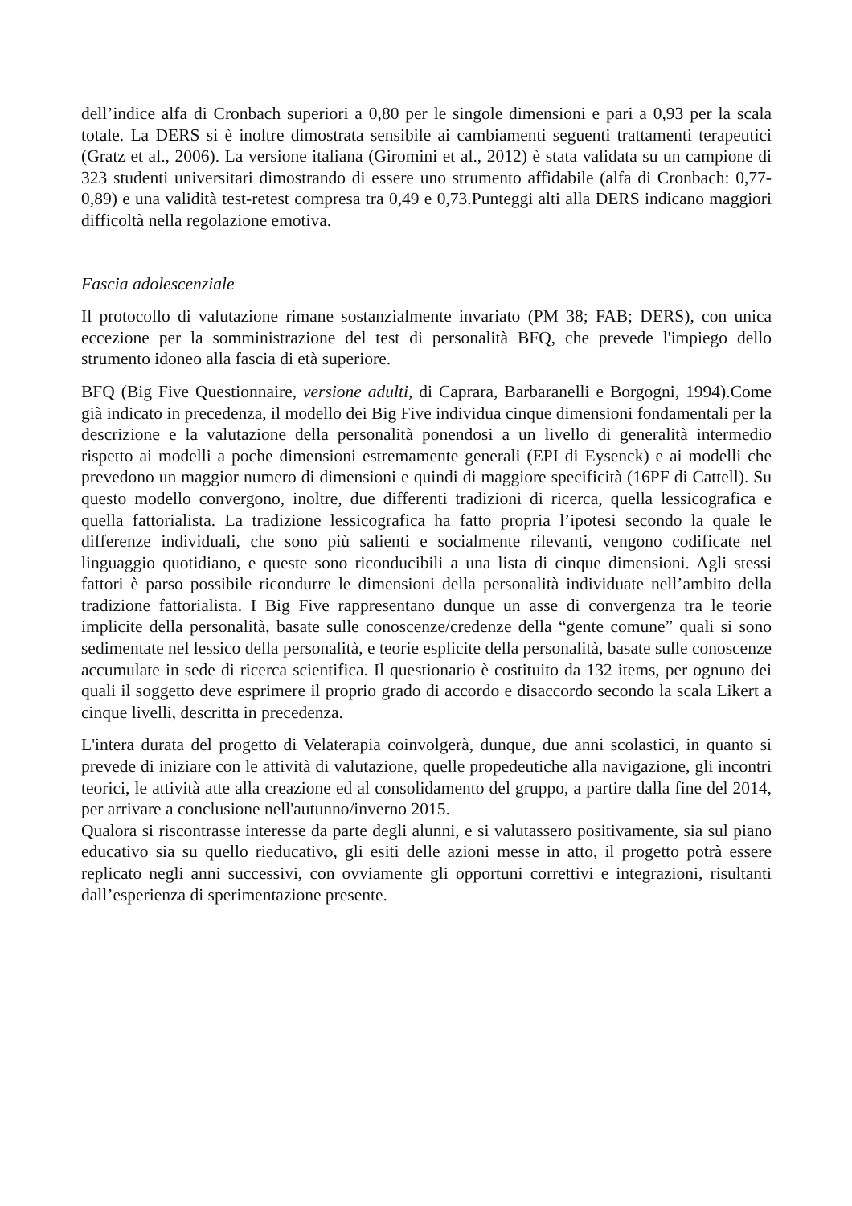dell’indice alfa di Cronbach superiori a 0,80 per le singole dimensioni e pari a 0,93 per la scala totale. La DERS si è inoltre dimostrata sensibile ai cambiamenti seguenti trattamenti terapeutici (Gratz et al., 2006). La versione italiana (Giromini et al., 2012) è stata validata su un campione di 323 studenti universitari dimostrando di essere uno strumento affidabile (alfa di Cronbach: 0,77-0,89) e una validità test-retest compresa tra 0,49 e 0,73.Punteggi alti alla DERS indicano maggiori difficoltà nella regolazione emotiva.
Fascia adolescenziale
Il protocollo di valutazione rimane sostanzialmente invariato (PM 38; FAB; DERS), con unica eccezione per la somministrazione del test di personalità BFQ, che prevede l'impiego dello strumento idoneo alla fascia di età superiore.
BFQ (Big Five Questionnaire, versione adulti, di Caprara, Barbaranelli e Borgogni, 1994).Come già indicato in precedenza, il modello dei Big Five individua cinque dimensioni fondamentali per la descrizione e la valutazione della personalità ponendosi a un livello di generalità intermedio rispetto ai modelli a poche dimensioni estremamente generali (EPI di Eysenck) e ai modelli che prevedono un maggior numero di dimensioni e quindi di maggiore specificità (16PF di Cattell). Su questo modello convergono, inoltre, due differenti tradizioni di ricerca, quella lessicografica e quella fattorialista. La tradizione lessicografica ha fatto propria l’ipotesi secondo la quale le differenze individuali, che sono più salienti e socialmente rilevanti, vengono codificate nel linguaggio quotidiano, e queste sono riconducibili a una lista di cinque dimensioni. Agli stessi fattori è parso possibile ricondurre le dimensioni della personalità individuate nell’ambito della tradizione fattorialista. I Big Five rappresentano dunque un asse di convergenza tra le teorie implicite della personalità, basate sulle conoscenze/credenze della “gente comune” quali si sono sedimentate nel lessico della personalità, e teorie esplicite della personalità, basate sulle conoscenze accumulate in sede di ricerca scientifica. Il questionario è costituito da 132 items, per ognuno dei quali il soggetto deve esprimere il proprio grado di accordo e disaccordo secondo la scala Likert a cinque livelli, descritta in precedenza.
L'intera durata del progetto di Velaterapia coinvolgerà, dunque, due anni scolastici, in quanto si prevede di iniziare con le attività di valutazione, quelle propedeutiche alla navigazione, gli incontri teorici, le attività atte alla creazione ed al consolidamento del gruppo, a partire dalla fine del 2014, per arrivare a conclusione nell'autunno/inverno 2015.
Qualora si riscontrasse interesse da parte degli alunni, e si valutassero positivamente, sia sul piano educativo sia su quello rieducativo, gli esiti delle azioni messe in atto, il progetto potrà essere replicato negli anni successivi, con ovviamente gli opportuni correttivi e integrazioni, risultanti dall’esperienza di sperimentazione presente.